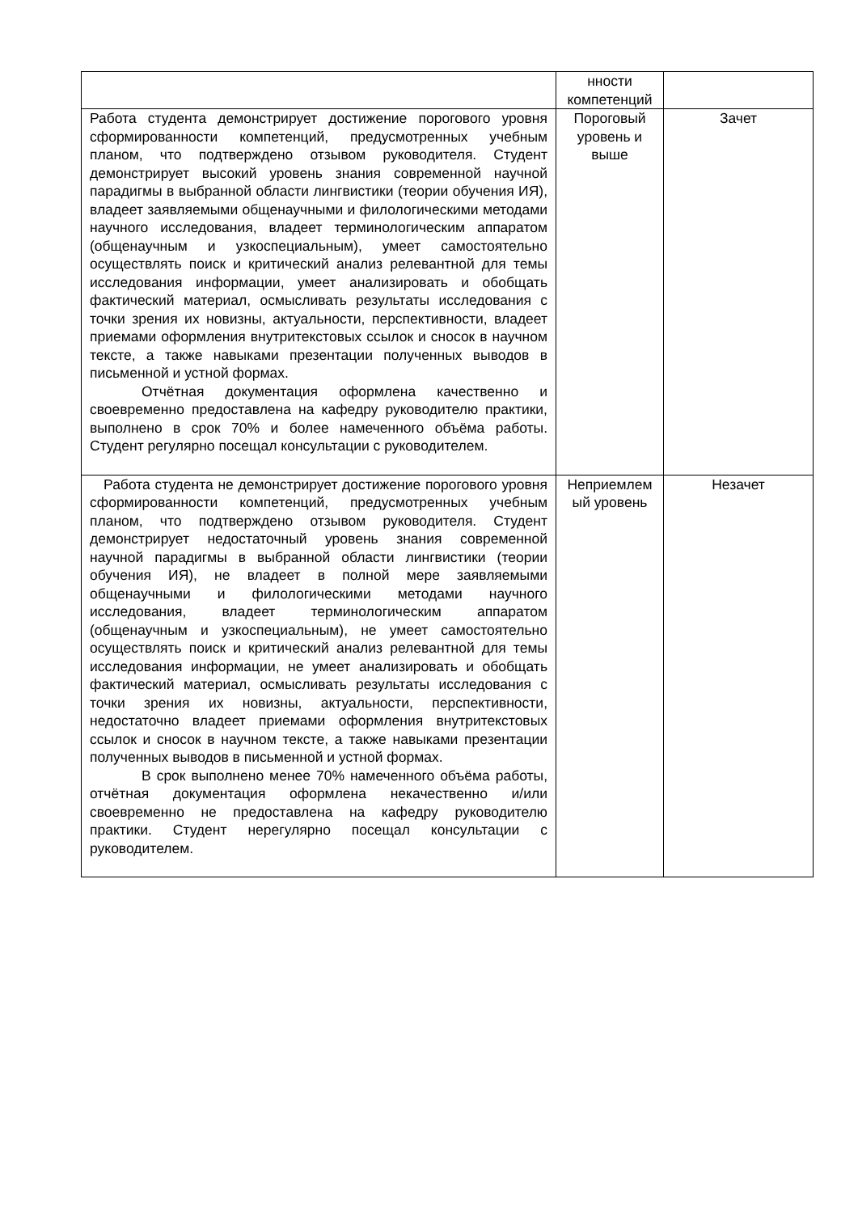| | нности компетенций | |
| Работа студента демонстрирует достижение порогового уровня сформированности компетенций, предусмотренных учебным планом, что подтверждено отзывом руководителя. Студент демонстрирует высокий уровень знания современной научной парадигмы в выбранной области лингвистики (теории обучения ИЯ), владеет заявляемыми общенаучными и филологическими методами научного исследования, владеет терминологическим аппаратом (общенаучным и узкоспециальным), умеет самостоятельно осуществлять поиск и критический анализ релевантной для темы исследования информации, умеет анализировать и обобщать фактический материал, осмысливать результаты исследования с точки зрения их новизны, актуальности, перспективности, владеет приемами оформления внутритекстовых ссылок и сносок в научном тексте, а также навыками презентации полученных выводов в письменной и устной формах. Отчётная документация оформлена качественно и своевременно предоставлена на кафедру руководителю практики, выполнено в срок 70% и более намеченного объёма работы. Студент регулярно посещал консультации с руководителем. | Пороговый уровень и выше | Зачет |
| Работа студента не демонстрирует достижение порогового уровня сформированности компетенций, предусмотренных учебным планом, что подтверждено отзывом руководителя. Студент демонстрирует недостаточный уровень знания современной научной парадигмы в выбранной области лингвистики (теории обучения ИЯ), не владеет в полной мере заявляемыми общенаучными и филологическими методами научного исследования, владеет терминологическим аппаратом (общенаучным и узкоспециальным), не умеет самостоятельно осуществлять поиск и критический анализ релевантной для темы исследования информации, не умеет анализировать и обобщать фактический материал, осмысливать результаты исследования с точки зрения их новизны, актуальности, перспективности, недостаточно владеет приемами оформления внутритекстовых ссылок и сносок в научном тексте, а также навыками презентации полученных выводов в письменной и устной формах. В срок выполнено менее 70% намеченного объёма работы, отчётная документация оформлена некачественно и/или своевременно не предоставлена на кафедру руководителю практики. Студент нерегулярно посещал консультации с руководителем. | Неприемлем ый уровень | Незачет |